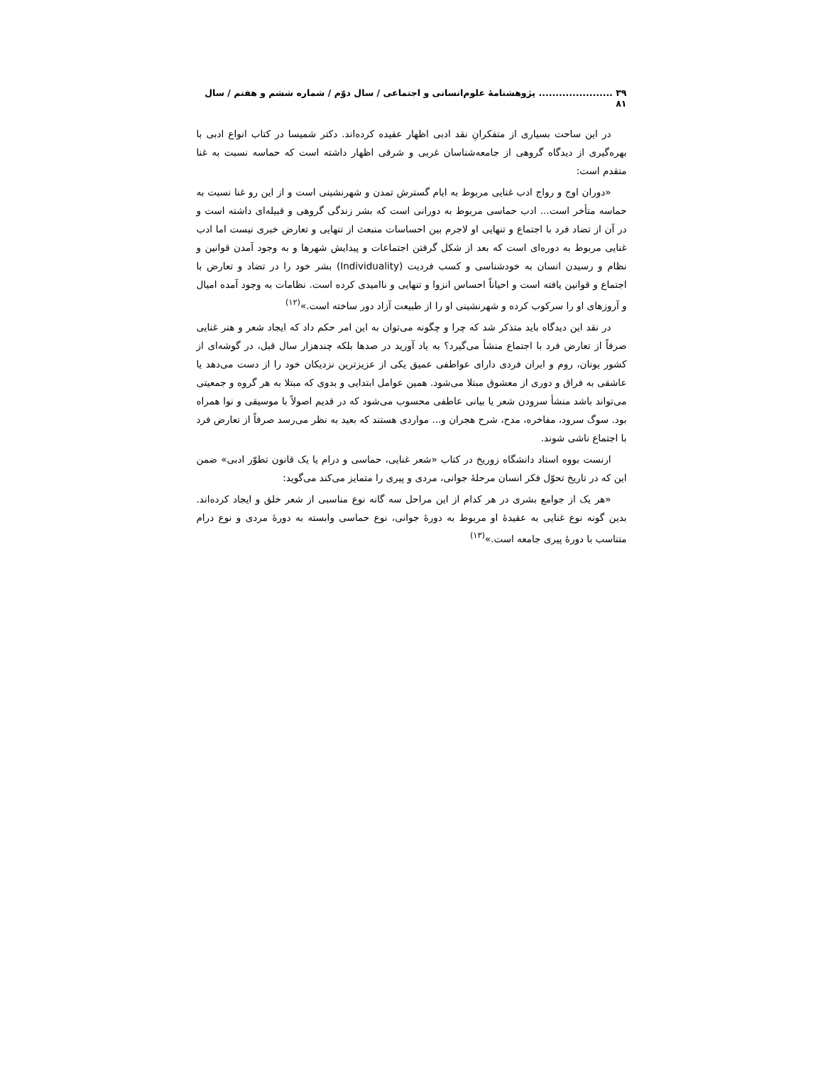۳۹ ...................... پژوهشنامهٔ علوم‌انسانی و اجتماعی / سال دوّم / شماره ششم و هفتم / سال ۸۱
در این ساحت بسیاری از متفکرانِ نقد ادبی اظهار عقیده کرده‌اند. دکتر شمیسا در کتاب انواع ادبی با بهره‌گیری از دیدگاه گروهی از جامعه‌شناسان غربی و شرقی اظهار داشته است که حماسه نسبت به غنا متقدم است:
«دوران اوج و رواج ادب غنایی مربوط به ایام گسترش تمدن و شهرنشینی است و از این رو غنا نسبت به حماسه متأخر است... ادب حماسی مربوط به دورانی است که بشر زندگی گروهی و قبیله‌ای داشته است و در آن از تضاد فرد با اجتماع و تنهایی او لاجرم بین احساسات منبعث از تنهایی و تعارض خبری نیست اما ادب غنایی مربوط به دوره‌ای است که بعد از شکل گرفتن اجتماعات و پیدایش شهرها و به وجود آمدن قوانین و نظام و رسیدن انسان به خودشناسی و کسب فردیت (Individuality) بشر خود را در تضاد و تعارض با اجتماع و قوانین یافته است و احیاناً احساس انزوا و تنهایی و ناامیدی کرده است. نظامات به وجود آمده امیال و آروزهای او را سرکوب کرده و شهرنشینی او را از طبیعت آزاد دور ساخته است.»<sup>(۱۲)</sup>
در نقد این دیدگاه باید متذکر شد که چرا و چگونه می‌توان به این امر حکم داد که ایجاد شعر و هنر غنایی صرفاً از تعارض فرد با اجتماع منشأ می‌گیرد؟ به یاد آورید در صدها بلکه چندهزار سال قبل، در گوشه‌ای از کشور یونان، روم و ایران فردی دارای عواطفی عمیق یکی از عزیزترین نزدیکان خود را از دست می‌دهد یا عاشقی به فراق و دوری از معشوق مبتلا می‌شود. همین عوامل ابتدایی و بدوی که مبتلا به هر گروه و جمعیتی می‌تواند باشد منشأ سرودن شعر یا بیانی عاطفی محسوب می‌شود که در قدیم اصولاً با موسیقی و نوا همراه بود. سوگ سرود، مفاخره، مدح، شرح هجران و... مواردی هستند که بعید به نظر می‌رسد صرفاً از تعارض فرد با اجتماع ناشی شوند.
ارنست بووه استاد دانشگاه زوریخ در کتاب «شعر غنایی، حماسی و درام یا یک قانون تطوّر ادبی» ضمن این که در تاریخ تحوّل فکر انسان مرحلهٔ جوانی، مردی و پیری را متمایز می‌کند می‌گوید:
«هر یک از جوامع بشری در هر کدام از این مراحل سه گانه نوع مناسبی از شعر خلق و ایجاد کرده‌اند. بدین گونه نوع غنایی به عقیدهٔ او مربوط به دورهٔ جوانی، نوع حماسی وابسته به دورهٔ مردی و نوع درام متناسب با دورهٔ پیری جامعه است.»<sup>(۱۳)</sup>